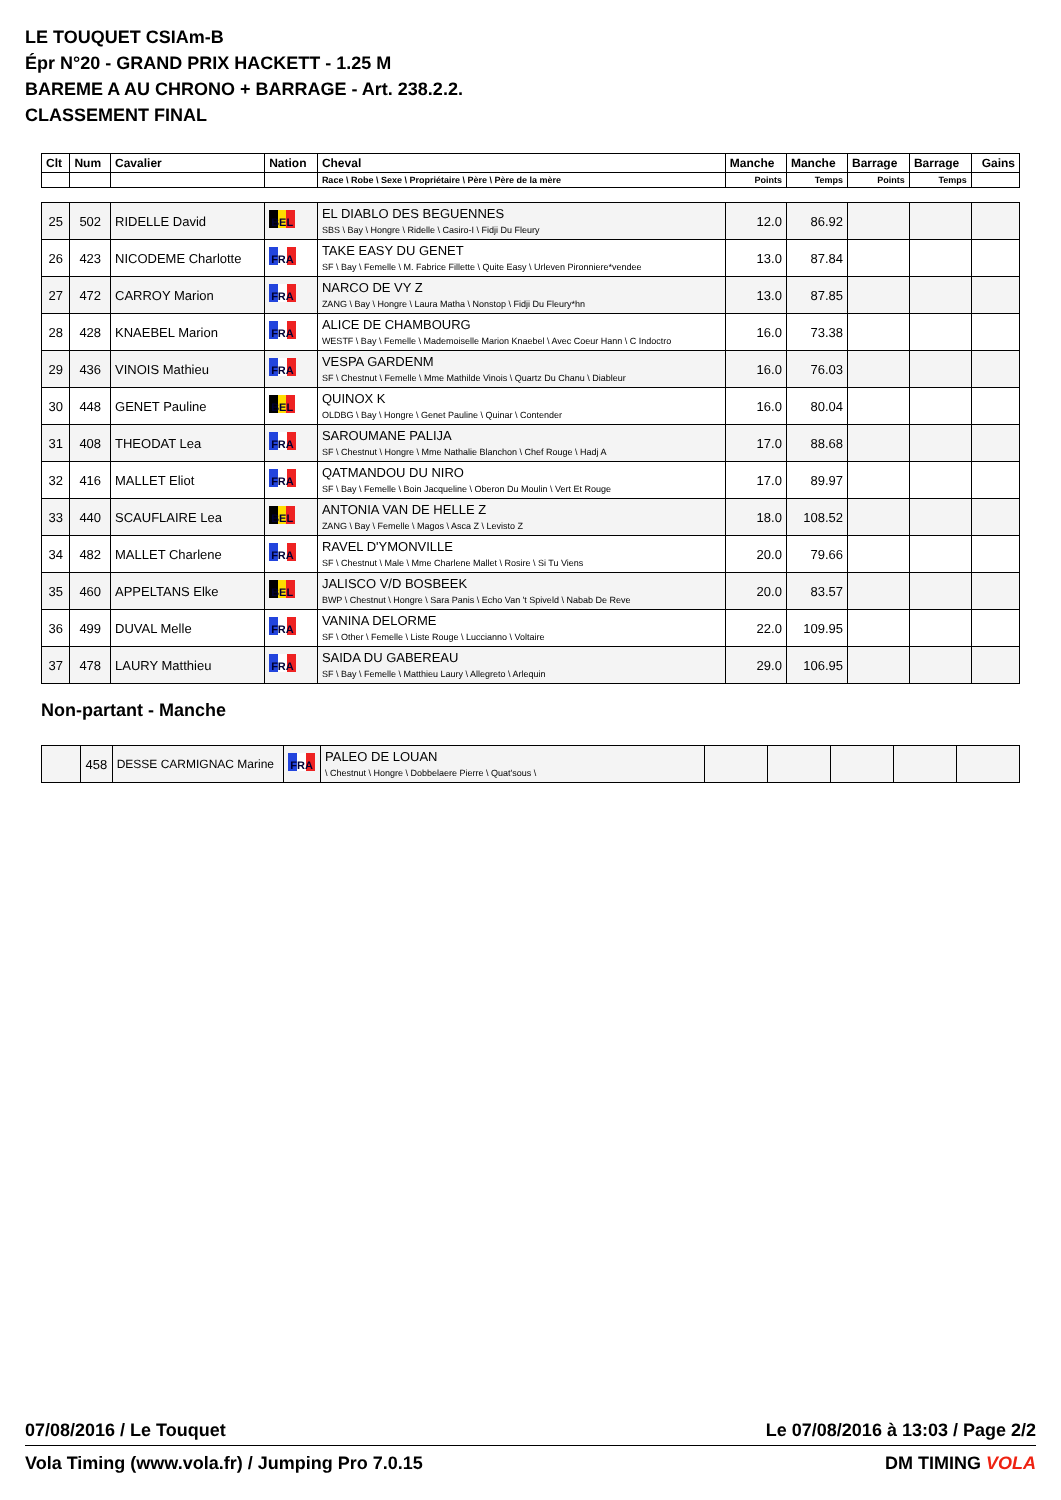LE TOUQUET CSIAm-B
Épr N°20 - GRAND PRIX HACKETT - 1.25 M
BAREME A AU CHRONO + BARRAGE - Art. 238.2.2.
CLASSEMENT FINAL
| Clt | Num | Cavalier | Nation | Cheval | Manche | Manche | Barrage | Barrage | Gains |
| --- | --- | --- | --- | --- | --- | --- | --- | --- | --- |
| | | | | Race \ Robe \ Sexe \ Propriétaire \ Père \ Père de la mère | Points | Temps | Points | Temps | |
| 25 | 502 | RIDELLE David | BEL | EL DIABLO DES BEGUENNES SBS \ Bay \ Hongre \ Ridelle \ Casiro-I \ Fidji Du Fleury | 12.0 | 86.92 | | | |
| 26 | 423 | NICODEME Charlotte | FRA | TAKE EASY DU GENET SF \ Bay \ Femelle \ M. Fabrice Fillette \ Quite Easy \ Urleven Pironniere*vendee | 13.0 | 87.84 | | | |
| 27 | 472 | CARROY Marion | FRA | NARCO DE VY Z ZANG \ Bay \ Hongre \ Laura Matha \ Nonstop \ Fidji Du Fleury*hn | 13.0 | 87.85 | | | |
| 28 | 428 | KNAEBEL Marion | FRA | ALICE DE CHAMBOURG WESTF \ Bay \ Femelle \ Mademoiselle Marion Knaebel \ Avec Coeur Hann \ C Indoctro | 16.0 | 73.38 | | | |
| 29 | 436 | VINOIS Mathieu | FRA | VESPA GARDENM SF \ Chestnut \ Femelle \ Mme Mathilde Vinois \ Quartz Du Chanu \ Diableur | 16.0 | 76.03 | | | |
| 30 | 448 | GENET Pauline | BEL | QUINOX K OLDBG \ Bay \ Hongre \ Genet Pauline \ Quinar \ Contender | 16.0 | 80.04 | | | |
| 31 | 408 | THEODAT Lea | FRA | SAROUMANE PALIJA SF \ Chestnut \ Hongre \ Mme Nathalie Blanchon \ Chef Rouge \ Hadj A | 17.0 | 88.68 | | | |
| 32 | 416 | MALLET Eliot | FRA | QATMANDOU DU NIRO SF \ Bay \ Femelle \ Boin Jacqueline \ Oberon Du Moulin \ Vert Et Rouge | 17.0 | 89.97 | | | |
| 33 | 440 | SCAUFLAIRE Lea | BEL | ANTONIA VAN DE HELLE Z ZANG \ Bay \ Femelle \ Magos \ Asca Z \ Levisto Z | 18.0 | 108.52 | | | |
| 34 | 482 | MALLET Charlene | FRA | RAVEL D'YMONVILLE SF \ Chestnut \ Male \ Mme Charlene Mallet \ Rosire \ Si Tu Viens | 20.0 | 79.66 | | | |
| 35 | 460 | APPELTANS Elke | BEL | JALISCO V/D BOSBEEK BWP \ Chestnut \ Hongre \ Sara Panis \ Echo Van 't Spiveld \ Nabab De Reve | 20.0 | 83.57 | | | |
| 36 | 499 | DUVAL Melle | FRA | VANINA DELORME SF \ Other \ Femelle \ Liste Rouge \ Luccianno \ Voltaire | 22.0 | 109.95 | | | |
| 37 | 478 | LAURY Matthieu | FRA | SAIDA DU GABEREAU SF \ Bay \ Femelle \ Matthieu Laury \ Allegreto \ Arlequin | 29.0 | 106.95 | | | |
Non-partant - Manche
| | 458 | DESSE CARMIGNAC Marine | FRA | PALEO DE LOUAN \ Chestnut \ Hongre \ Dobbelaere Pierre \ Quat'sous \ | | | | | |
07/08/2016 / Le Touquet Le 07/08/2016 à 13:03 / Page 2/2
Vola Timing (www.vola.fr) / Jumping Pro 7.0.15 DM TIMING VOLA